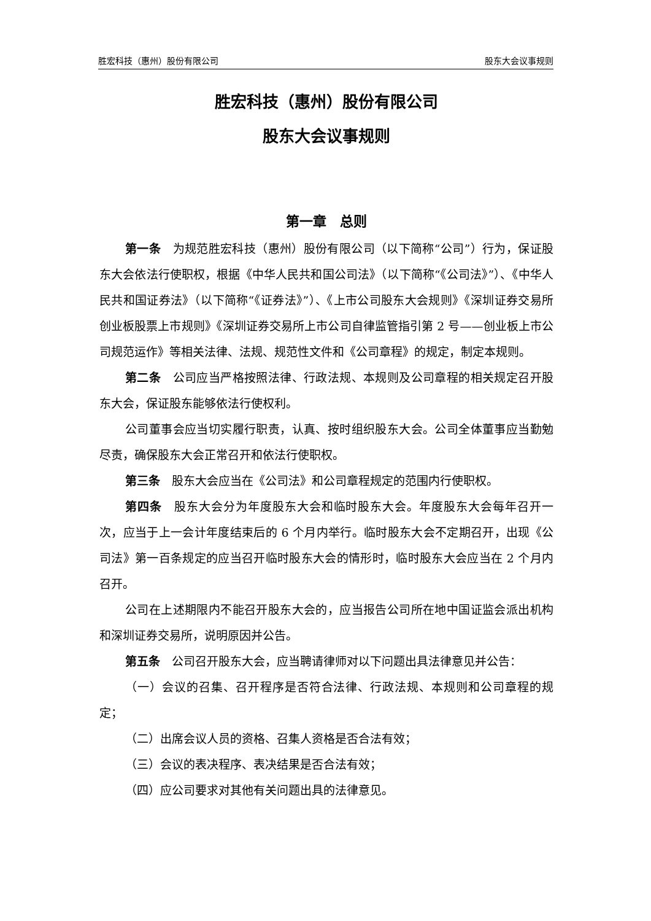胜宏科技（惠州）股份有限公司 股东大会议事规则
胜宏科技（惠州）股份有限公司
股东大会议事规则
第一章　总则
第一条　为规范胜宏科技（惠州）股份有限公司（以下简称“公司”）行为，保证股东大会依法行使职权，根据《中华人民共和国公司法》（以下简称“《公司法》”）、《中华人民共和国证券法》（以下简称“《证券法》”）、《上市公司股东大会规则》《深圳证券交易所创业板股票上市规则》《深圳证券交易所上市公司自律监管指引第 2 号——创业板上市公司规范运作》等相关法律、法规、规范性文件和《公司章程》的规定，制定本规则。
第二条　公司应当严格按照法律、行政法规、本规则及公司章程的相关规定召开股东大会，保证股东能够依法行使权利。
公司董事会应当切实履行职责，认真、按时组织股东大会。公司全体董事应当勤勉尽责，确保股东大会正常召开和依法行使职权。
第三条　股东大会应当在《公司法》和公司章程规定的范围内行使职权。
第四条　股东大会分为年度股东大会和临时股东大会。年度股东大会每年召开一次，应当于上一会计年度结束后的 6 个月内举行。临时股东大会不定期召开，出现《公司法》第一百条规定的应当召开临时股东大会的情形时，临时股东大会应当在 2 个月内召开。
公司在上述期限内不能召开股东大会的，应当报告公司所在地中国证监会派出机构和深圳证券交易所，说明原因并公告。
第五条　公司召开股东大会，应当聘请律师对以下问题出具法律意见并公告：
（一）会议的召集、召开程序是否符合法律、行政法规、本规则和公司章程的规定；
（二）出席会议人员的资格、召集人资格是否合法有效；
（三）会议的表决程序、表决结果是否合法有效；
（四）应公司要求对其他有关问题出具的法律意见。